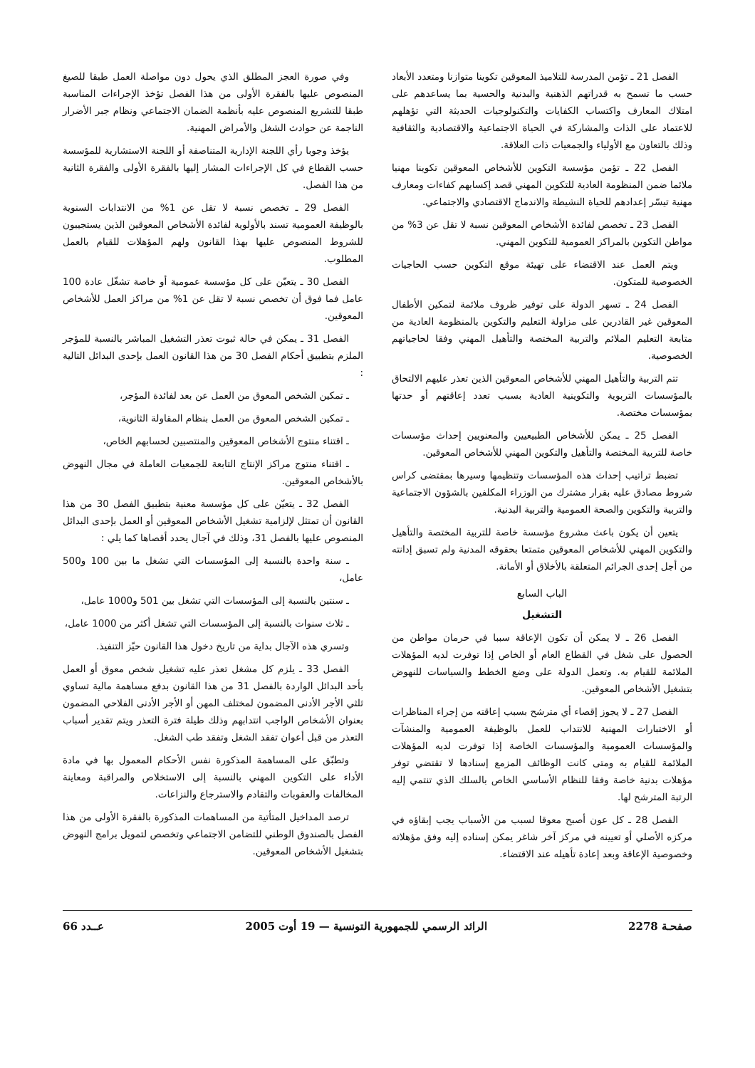الفصل 21 ـ تؤمن المدرسة للتلاميذ المعوقين تكوينا متوازنا ومتعدد الأبعاد حسب ما تسمح به قدراتهم الذهنية والبدنية والحسية بما يساعدهم على امتلاك المعارف واكتساب الكفايات والتكنولوجيات الحديثة التي تؤهلهم للاعتماد على الذات والمشاركة في الحياة الاجتماعية والاقتصادية والثقافية وذلك بالتعاون مع الأولياء والجمعيات ذات العلاقة.
الفصل 22 ـ تؤمن مؤسسة التكوين للأشخاص المعوقين تكوينا مهنيا ملائما ضمن المنظومة العادية للتكوين المهني قصد إكسابهم كفاءات ومعارف مهنية تيسّر إعدادهم للحياة النشيطة والاندماج الاقتصادي والاجتماعي.
الفصل 23 ـ تخصص لفائدة الأشخاص المعوقين نسبة لا تقل عن 3% من مواطن التكوين بالمراكز العمومية للتكوين المهني.
ويتم العمل عند الاقتضاء على تهيئة موقع التكوين حسب الحاجيات الخصوصية للمتكون.
الفصل 24 ـ تسهر الدولة على توفير ظروف ملائمة لتمكين الأطفال المعوقين غير القادرين على مزاولة التعليم والتكوين بالمنظومة العادية من متابعة التعليم الملائم والتربية المختصة والتأهيل المهني وفقا لحاجياتهم الخصوصية.
تتم التربية والتأهيل المهني للأشخاص المعوقين الذين تعذر عليهم الالتحاق بالمؤسسات التربوية والتكوينية العادية بسبب تعدد إعاقتهم أو حدتها بمؤسسات مختصة.
الفصل 25 ـ يمكن للأشخاص الطبيعيين والمعنويين إحداث مؤسسات خاصة للتربية المختصة والتأهيل والتكوين المهني للأشخاص المعوقين.
تضبط تراتيب إحداث هذه المؤسسات وتنظيمها وسيرها بمقتضى كراس شروط مصادق عليه بقرار مشترك من الوزراء المكلفين بالشؤون الاجتماعية والتربية والتكوين والصحة العمومية والتربية البدنية.
يتعين أن يكون باعث مشروع مؤسسة خاصة للتربية المختصة والتأهيل والتكوين المهني للأشخاص المعوقين متمتعا بحقوقه المدنية ولم تسبق إدانته من أجل إحدى الجرائم المتعلقة بالأخلاق أو الأمانة.
الباب السابع
التشغيل
الفصل 26 ـ لا يمكن أن تكون الإعاقة سببا في حرمان مواطن من الحصول على شغل في القطاع العام أو الخاص إذا توفرت لديه المؤهلات الملائمة للقيام به. وتعمل الدولة على وضع الخطط والسياسات للنهوض بتشغيل الأشخاص المعوقين.
الفصل 27 ـ لا يجوز إقصاء أي مترشح بسبب إعاقته من إجراء المناظرات أو الاختبارات المهنية للانتداب للعمل بالوظيفة العمومية والمنشآت والمؤسسات العمومية والمؤسسات الخاصة إذا توفرت لديه المؤهلات الملائمة للقيام به ومتى كانت الوظائف المزمع إسنادها لا تقتضي توفر مؤهلات بدنية خاصة وفقا للنظام الأساسي الخاص بالسلك الذي تنتمي إليه الرتبة المترشح لها.
الفصل 28 ـ كل عون أصبح معوقا لسبب من الأسباب يجب إبقاؤه في مركزه الأصلي أو تعيينه في مركز آخر شاغر يمكن إسناده إليه وفق مؤهلاته وخصوصية الإعاقة وبعد إعادة تأهيله عند الاقتضاء.
وفي صورة العجز المطلق الذي يحول دون مواصلة العمل طبقا للصيغ المنصوص عليها بالفقرة الأولى من هذا الفصل تؤخذ الإجراءات المناسبة طبقا للتشريع المنصوص عليه بأنظمة الضمان الاجتماعي ونظام جبر الأضرار الناجمة عن حوادث الشغل والأمراض المهنية.
يؤخذ وجوبا رأي اللجنة الإدارية المتناصفة أو اللجنة الاستشارية للمؤسسة حسب القطاع في كل الإجراءات المشار إليها بالفقرة الأولى والفقرة الثانية من هذا الفصل.
الفصل 29 ـ تخصص نسبة لا تقل عن 1% من الانتدابات السنوية بالوظيفة العمومية تسند بالأولوية لفائدة الأشخاص المعوقين الذين يستجيبون للشروط المنصوص عليها بهذا القانون ولهم المؤهلات للقيام بالعمل المطلوب.
الفصل 30 ـ يتعيّن على كل مؤسسة عمومية أو خاصة تشغّل عادة 100 عامل فما فوق أن تخصص نسبة لا تقل عن 1% من مراكز العمل للأشخاص المعوقين.
الفصل 31 ـ يمكن في حالة ثبوت تعذر التشغيل المباشر بالنسبة للمؤجر الملزم بتطبيق أحكام الفصل 30 من هذا القانون العمل بإحدى البدائل التالية :
ـ تمكين الشخص المعوق من العمل عن بعد لفائدة المؤجر،
ـ تمكين الشخص المعوق من العمل بنظام المقاولة الثانوية،
ـ اقتناء منتوج الأشخاص المعوقين والمنتصبين لحسابهم الخاص،
ـ اقتناء منتوج مراكز الإنتاج التابعة للجمعيات العاملة في مجال النهوض بالأشخاص المعوقين.
الفصل 32 ـ يتعيّن على كل مؤسسة معنية بتطبيق الفصل 30 من هذا القانون أن تمتثل لإلزامية تشغيل الأشخاص المعوقين أو العمل بإحدى البدائل المنصوص عليها بالفصل 31، وذلك في آجال يحدد أقصاها كما يلي :
ـ سنة واحدة بالنسبة إلى المؤسسات التي تشغل ما بين 100 و500 عامل،
ـ سنتين بالنسبة إلى المؤسسات التي تشغل بين 501 و1000 عامل،
ـ ثلاث سنوات بالنسبة إلى المؤسسات التي تشغل أكثر من 1000 عامل،
وتسري هذه الآجال بداية من تاريخ دخول هذا القانون حيّز التنفيذ.
الفصل 33 ـ يلزم كل مشغل تعذر عليه تشغيل شخص معوق أو العمل بأحد البدائل الواردة بالفصل 31 من هذا القانون بدفع مساهمة مالية تساوي ثلثي الأجر الأدنى المضمون لمختلف المهن أو الأجر الأدنى الفلاحي المضمون بعنوان الأشخاص الواجب انتدابهم وذلك طيلة فترة التعذر ويتم تقدير أسباب التعذر من قبل أعوان تفقد الشغل وتفقد طب الشغل.
وتطبّق على المساهمة المذكورة نفس الأحكام المعمول بها في مادة الأداء على التكوين المهني بالنسبة إلى الاستخلاص والمراقبة ومعاينة المخالفات والعقوبات والتقادم والاسترجاع والنزاعات.
ترصد المداخيل المتأتية من المساهمات المذكورة بالفقرة الأولى من هذا الفصل بالصندوق الوطني للتضامن الاجتماعي وتخصص لتمويل برامج النهوض بتشغيل الأشخاص المعوقين.
صفحـة 2278 الرائد الرسمي للجمهورية التونسية — 19 أوت 2005 عــدد 66